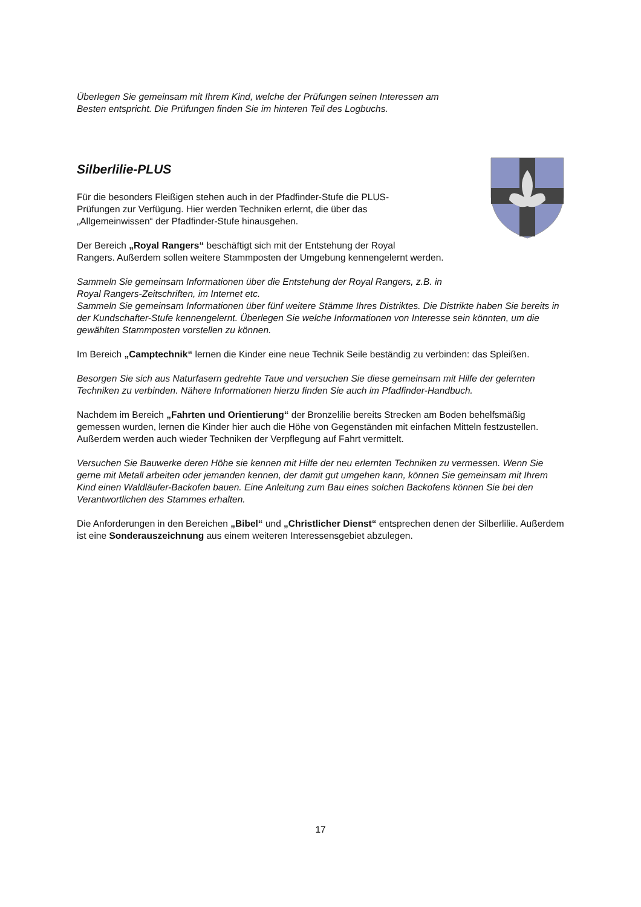Überlegen Sie gemeinsam mit Ihrem Kind, welche der Prüfungen seinen Interessen am
Besten entspricht. Die Prüfungen finden Sie im hinteren Teil des Logbuchs.
Silberlilie-PLUS
Für die besonders Fleißigen stehen auch in der Pfadfinder-Stufe die PLUS-
Prüfungen zur Verfügung. Hier werden Techniken erlernt, die über das
„Allgemeinwissen“ der Pfadfinder-Stufe hinausgehen.
Der Bereich „Royal Rangers“ beschäftigt sich mit der Entstehung der Royal
Rangers. Außerdem sollen weitere Stammposten der Umgebung kennengelernt werden.
Sammeln Sie gemeinsam Informationen über die Entstehung der Royal Rangers, z.B. in
Royal Rangers-Zeitschriften, im Internet etc.
Sammeln Sie gemeinsam Informationen über fünf weitere Stämme Ihres Distriktes. Die Distrikte haben Sie bereits in der Kundschafter-Stufe kennengelernt. Überlegen Sie welche Informationen von Interesse sein könnten, um die gewählten Stammposten vorstellen zu können.
Im Bereich „Camptechnik“ lernen die Kinder eine neue Technik Seile beständig zu verbinden: das Spleißen.
Besorgen Sie sich aus Naturfasern gedrehte Taue und versuchen Sie diese gemeinsam mit Hilfe der gelernten Techniken zu verbinden. Nähere Informationen hierzu finden Sie auch im Pfadfinder-Handbuch.
Nachdem im Bereich „Fahrten und Orientierung“ der Bronzelilie bereits Strecken am Boden behelfsmäßig gemessen wurden, lernen die Kinder hier auch die Höhe von Gegenständen mit einfachen Mitteln festzustellen. Außerdem werden auch wieder Techniken der Verpflegung auf Fahrt vermittelt.
Versuchen Sie Bauwerke deren Höhe sie kennen mit Hilfe der neu erlernten Techniken zu vermessen. Wenn Sie gerne mit Metall arbeiten oder jemanden kennen, der damit gut umgehen kann, können Sie gemeinsam mit Ihrem Kind einen Waldläufer-Backofen bauen. Eine Anleitung zum Bau eines solchen Backofens können Sie bei den Verantwortlichen des Stammes erhalten.
Die Anforderungen in den Bereichen „Bibel“ und „Christlicher Dienst“ entsprechen denen der Silberlilie. Außerdem ist eine Sonderauszeichnung aus einem weiteren Interessensgebiet abzulegen.
17